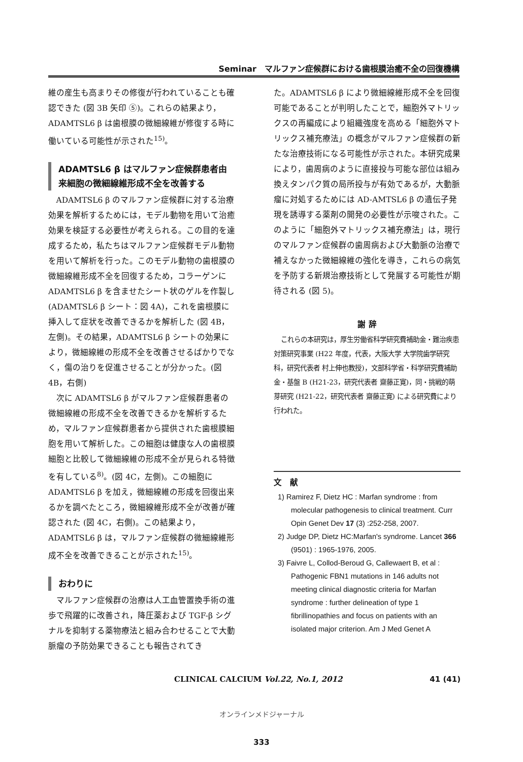Seminar　マルファン症候群における歯根膜治癒不全の回復機構
維の産生も高まりその修復が行われていることも確認できた (図 3B 矢印 ⑤)。これらの結果より，ADAMTSL6 β は歯根膜の微細線維が修復する時に働いている可能性が示された<sup>15)</sup>。
ADAMTSL6 β はマルファン症候群患者由来細胞の微細線維形成不全を改善する
ADAMTSL6 β のマルファン症候群に対する治療効果を解析するためには，モデル動物を用いて治癒効果を検証する必要性が考えられる。この目的を達成するため，私たちはマルファン症候群モデル動物を用いて解析を行った。このモデル動物の歯根膜の微細線維形成不全を回復するため，コラーゲンに ADAMTSL6 β を含ませたシート状のゲルを作製し (ADAMTSL6 β シート：図 4A)，これを歯根膜に挿入して症状を改善できるかを解析した (図 4B，左側)。その結果，ADAMTSL6 β シートの効果により，微細線維の形成不全を改善させるばかりでなく，傷の治りを促進させることが分かった。(図 4B，右側)
次に ADAMTSL6 β がマルファン症候群患者の微細線維の形成不全を改善できるかを解析するため，マルファン症候群患者から提供された歯根膜細胞を用いて解析した。この細胞は健康な人の歯根膜細胞と比較して微細線維の形成不全が見られる特徴を有している<sup>8)</sup>。(図 4C，左側)。この細胞に ADAMTSL6 β を加え，微細線維の形成を回復出来るかを調べたところ，微細線維形成不全が改善が確認された (図 4C，右側)。この結果より，ADAMTSL6 β は，マルファン症候群の微細線維形成不全を改善できることが示された<sup>15)</sup>。
おわりに
マルファン症候群の治療は人工血管置換手術の進歩で飛躍的に改善され，降圧薬および TGF-β シグナルを抑制する薬物療法と組み合わせることで大動脈瘤の予防効果できることも報告されてき
た。ADAMTSL6 β により微細線維形成不全を回復可能であることが判明したことで，細胞外マトリックスの再編成により組織強度を高める「細胞外マトリックス補充療法」の概念がマルファン症候群の新たな治療技術になる可能性が示された。本研究成果により，歯周病のように直接投与可能な部位は組み換えタンパク質の局所投与が有効であるが，大動脈瘤に対処するためには AD-AMTSL6 β の遺伝子発現を誘導する薬剤の開発の必要性が示唆された。このように「細胞外マトリックス補充療法」は，現行のマルファン症候群の歯周病および大動脈の治療で補えなかった微細線維の強化を導き，これらの病気を予防する新規治療技術として発展する可能性が期待される (図 5)。
謝 辞
これらの本研究は，厚生労働省科学研究費補助金・難治疾患対策研究事業 (H22 年度，代表，大阪大学 大学院歯学研究科，研究代表者 村上伸也教授)，文部科学省・科学研究費補助金・基盤 B (H21-23，研究代表者 齋藤正寛)，同・挑戦的萌芽研究 (H21-22，研究代表者 齋藤正寛) による研究費により行われた。
文　献
1) Ramirez F, Dietz HC : Marfan syndrome : from molecular pathogenesis to clinical treatment. Curr Opin Genet Dev 17 (3) :252-258, 2007.
2) Judge DP, Dietz HC:Marfan's syndrome. Lancet 366 (9501) : 1965-1976, 2005.
3) Faivre L, Collod-Beroud G, Callewaert B, et al : Pathogenic FBN1 mutations in 146 adults not meeting clinical diagnostic criteria for Marfan syndrome : further delineation of type 1 fibrillinopathies and focus on patients with an isolated major criterion. Am J Med Genet A
CLINICAL CALCIUM Vol.22, No.1, 2012 41 (41)
オンラインメドジャーナル
333